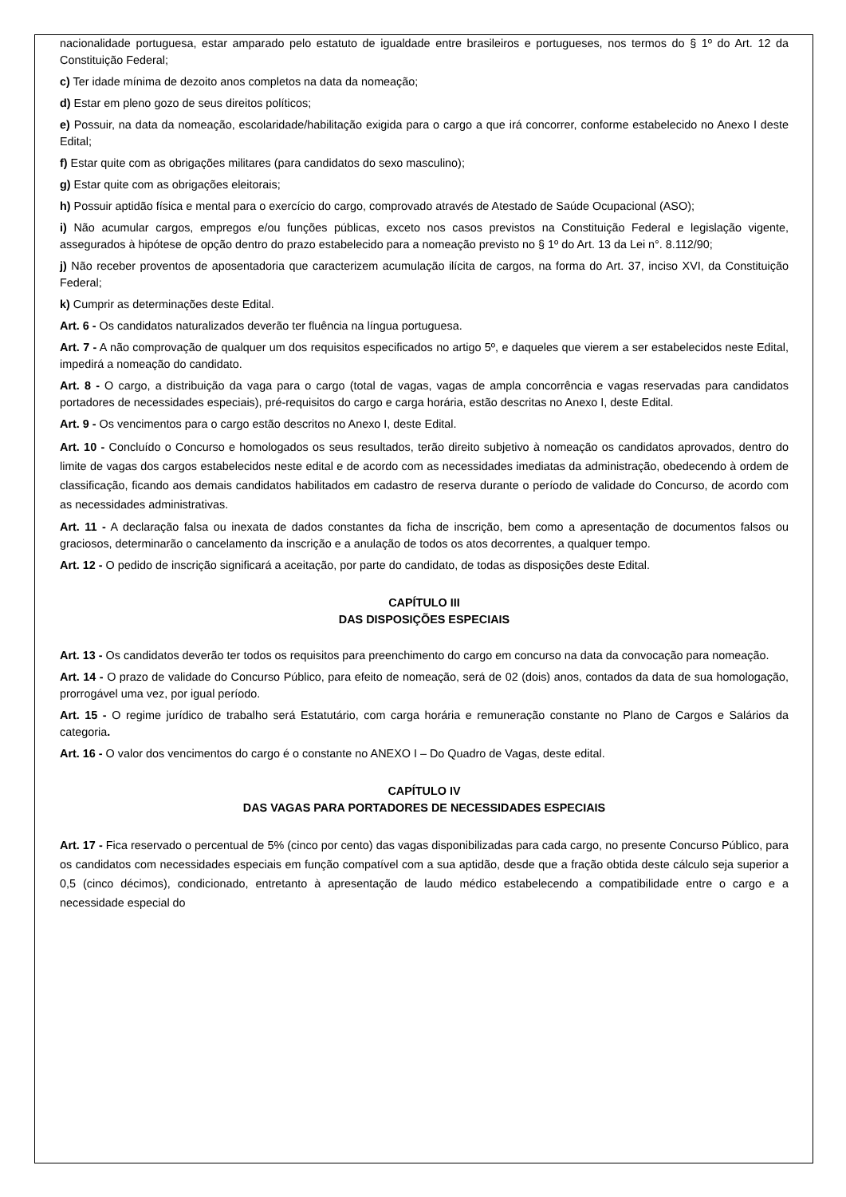nacionalidade portuguesa, estar amparado pelo estatuto de igualdade entre brasileiros e portugueses, nos termos do § 1º do Art. 12 da Constituição Federal;
c) Ter idade mínima de dezoito anos completos na data da nomeação;
d) Estar em pleno gozo de seus direitos políticos;
e) Possuir, na data da nomeação, escolaridade/habilitação exigida para o cargo a que irá concorrer, conforme estabelecido no Anexo I deste Edital;
f) Estar quite com as obrigações militares (para candidatos do sexo masculino);
g) Estar quite com as obrigações eleitorais;
h) Possuir aptidão física e mental para o exercício do cargo, comprovado através de Atestado de Saúde Ocupacional (ASO);
i) Não acumular cargos, empregos e/ou funções públicas, exceto nos casos previstos na Constituição Federal e legislação vigente, assegurados à hipótese de opção dentro do prazo estabelecido para a nomeação previsto no § 1º do Art. 13 da Lei n°. 8.112/90;
j) Não receber proventos de aposentadoria que caracterizem acumulação ilícita de cargos, na forma do Art. 37, inciso XVI, da Constituição Federal;
k) Cumprir as determinações deste Edital.
Art. 6 - Os candidatos naturalizados deverão ter fluência na língua portuguesa.
Art. 7 - A não comprovação de qualquer um dos requisitos especificados no artigo 5º, e daqueles que vierem a ser estabelecidos neste Edital, impedirá a nomeação do candidato.
Art. 8 - O cargo, a distribuição da vaga para o cargo (total de vagas, vagas de ampla concorrência e vagas reservadas para candidatos portadores de necessidades especiais), pré-requisitos do cargo e carga horária, estão descritas no Anexo I, deste Edital.
Art. 9 - Os vencimentos para o cargo estão descritos no Anexo I, deste Edital.
Art. 10 - Concluído o Concurso e homologados os seus resultados, terão direito subjetivo à nomeação os candidatos aprovados, dentro do limite de vagas dos cargos estabelecidos neste edital e de acordo com as necessidades imediatas da administração, obedecendo à ordem de classificação, ficando aos demais candidatos habilitados em cadastro de reserva durante o período de validade do Concurso, de acordo com as necessidades administrativas.
Art. 11 - A declaração falsa ou inexata de dados constantes da ficha de inscrição, bem como a apresentação de documentos falsos ou graciosos, determinarão o cancelamento da inscrição e a anulação de todos os atos decorrentes, a qualquer tempo.
Art. 12 - O pedido de inscrição significará a aceitação, por parte do candidato, de todas as disposições deste Edital.
CAPÍTULO III
DAS DISPOSIÇÕES ESPECIAIS
Art. 13 - Os candidatos deverão ter todos os requisitos para preenchimento do cargo em concurso na data da convocação para nomeação.
Art. 14 - O prazo de validade do Concurso Público, para efeito de nomeação, será de 02 (dois) anos, contados da data de sua homologação, prorrogável uma vez, por igual período.
Art. 15 - O regime jurídico de trabalho será Estatutário, com carga horária e remuneração constante no Plano de Cargos e Salários da categoria.
Art. 16 - O valor dos vencimentos do cargo é o constante no ANEXO I – Do Quadro de Vagas, deste edital.
CAPÍTULO IV
DAS VAGAS PARA PORTADORES DE NECESSIDADES ESPECIAIS
Art. 17 - Fica reservado o percentual de 5% (cinco por cento) das vagas disponibilizadas para cada cargo, no presente Concurso Público, para os candidatos com necessidades especiais em função compatível com a sua aptidão, desde que a fração obtida deste cálculo seja superior a 0,5 (cinco décimos), condicionado, entretanto à apresentação de laudo médico estabelecendo a compatibilidade entre o cargo e a necessidade especial do